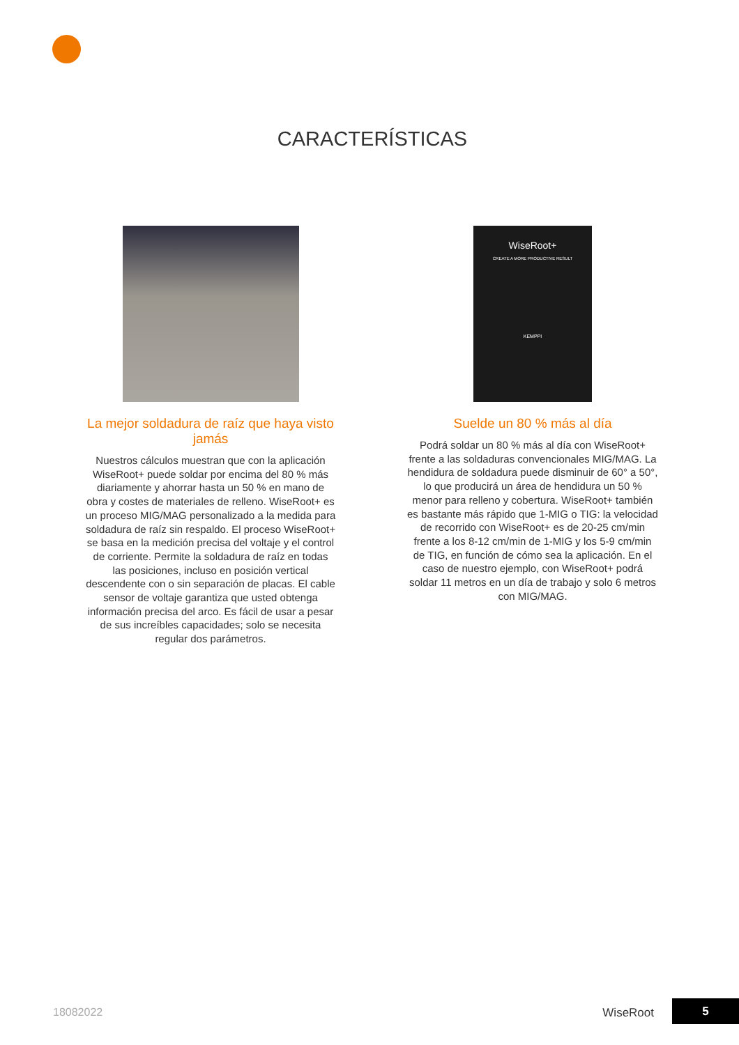CARACTERÍSTICAS
La mejor soldadura de raíz que haya visto jamás
Nuestros cálculos muestran que con la aplicación WiseRoot+ puede soldar por encima del 80 % más diariamente y ahorrar hasta un 50 % en mano de obra y costes de materiales de relleno. WiseRoot+ es un proceso MIG/MAG personalizado a la medida para soldadura de raíz sin respaldo. El proceso WiseRoot+ se basa en la medición precisa del voltaje y el control de corriente. Permite la soldadura de raíz en todas las posiciones, incluso en posición vertical descendente con o sin separación de placas. El cable sensor de voltaje garantiza que usted obtenga información precisa del arco. Es fácil de usar a pesar de sus increíbles capacidades; solo se necesita regular dos parámetros.
WiseRoot+
CREATE A MORE PRODUCTIVE RESULT
KEMPPI
Suelde un 80 % más al día
Podrá soldar un 80 % más al día con WiseRoot+ frente a las soldaduras convencionales MIG/MAG. La hendidura de soldadura puede disminuir de 60° a 50°, lo que producirá un área de hendidura un 50 % menor para relleno y cobertura. WiseRoot+ también es bastante más rápido que 1-MIG o TIG: la velocidad de recorrido con WiseRoot+ es de 20-25 cm/min frente a los 8-12 cm/min de 1-MIG y los 5-9 cm/min de TIG, en función de cómo sea la aplicación. En el caso de nuestro ejemplo, con WiseRoot+ podrá soldar 11 metros en un día de trabajo y solo 6 metros con MIG/MAG.
18082022 WiseRoot 5